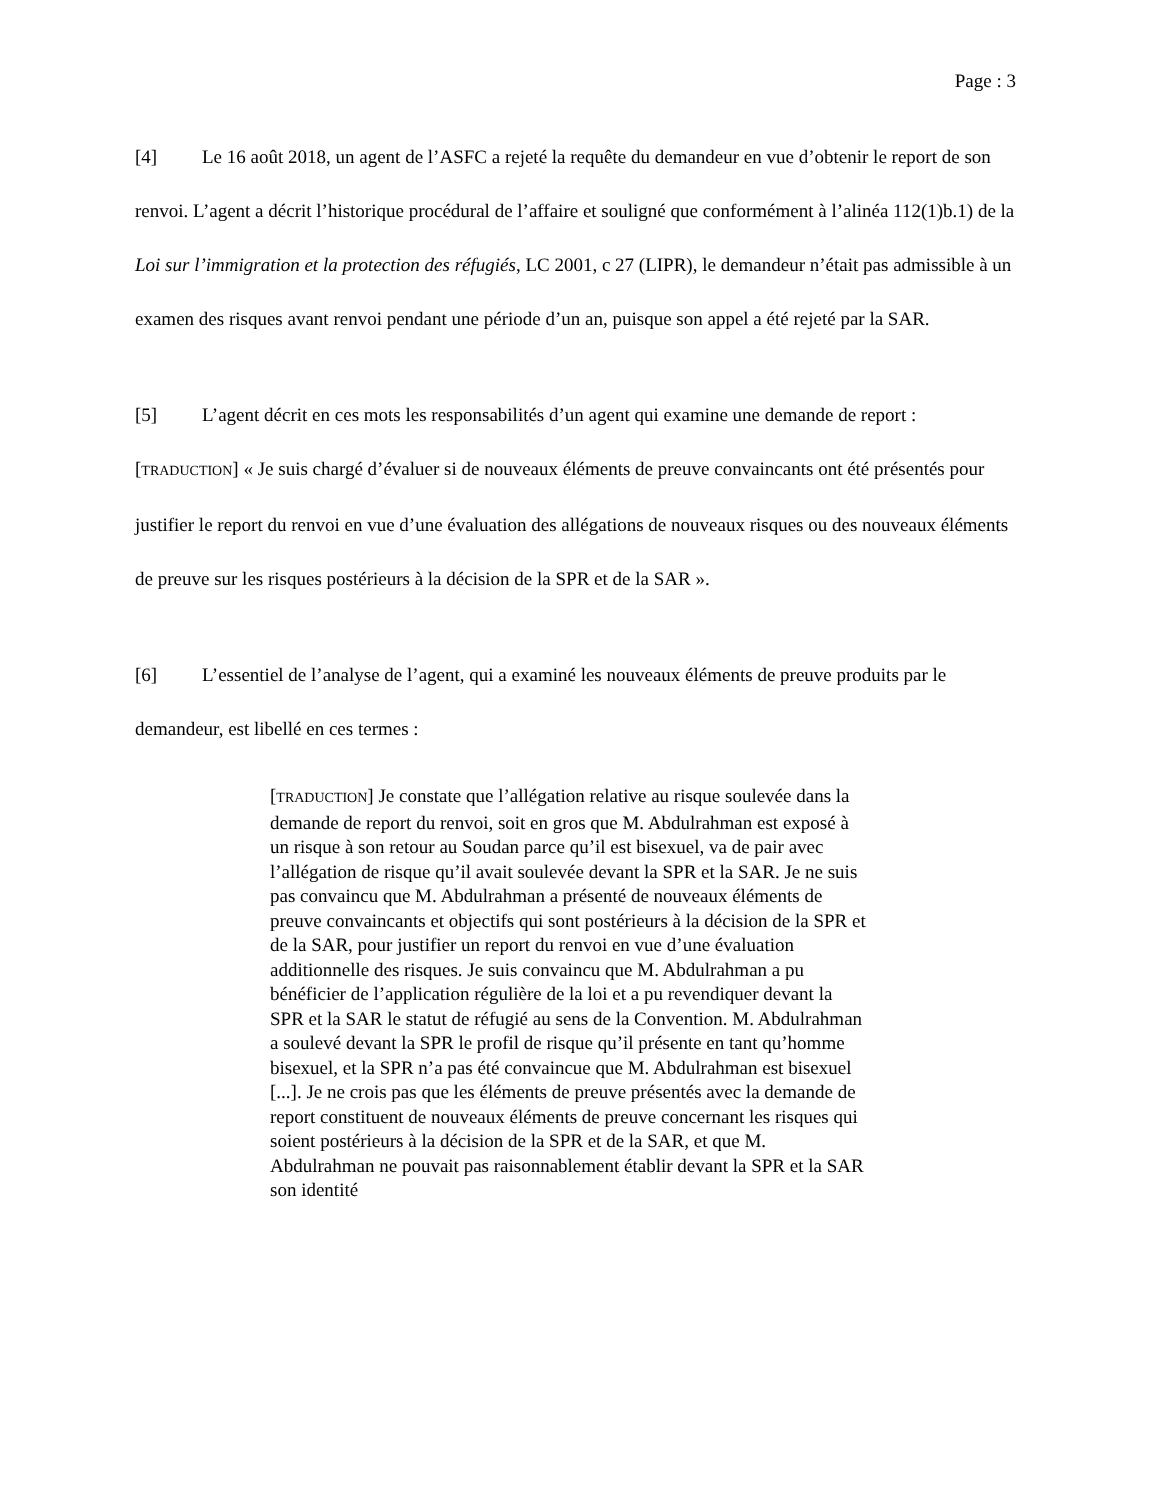Page : 3
[4] Le 16 août 2018, un agent de l’ASFC a rejeté la requête du demandeur en vue d’obtenir le report de son renvoi. L’agent a décrit l’historique procédural de l’affaire et souligné que conformément à l’alinéa 112(1)b.1) de la Loi sur l’immigration et la protection des réfugiés, LC 2001, c 27 (LIPR), le demandeur n’était pas admissible à un examen des risques avant renvoi pendant une période d’un an, puisque son appel a été rejeté par la SAR.
[5] L’agent décrit en ces mots les responsabilités d’un agent qui examine une demande de report : [TRADUCTION] « Je suis chargé d’évaluer si de nouveaux éléments de preuve convaincants ont été présentés pour justifier le report du renvoi en vue d’une évaluation des allégations de nouveaux risques ou des nouveaux éléments de preuve sur les risques postérieurs à la décision de la SPR et de la SAR ».
[6] L’essentiel de l’analyse de l’agent, qui a examiné les nouveaux éléments de preuve produits par le demandeur, est libellé en ces termes :
[TRADUCTION] Je constate que l’allégation relative au risque soulevée dans la demande de report du renvoi, soit en gros que M. Abdulrahman est exposé à un risque à son retour au Soudan parce qu’il est bisexuel, va de pair avec l’allégation de risque qu’il avait soulevée devant la SPR et la SAR. Je ne suis pas convaincu que M. Abdulrahman a présenté de nouveaux éléments de preuve convaincants et objectifs qui sont postérieurs à la décision de la SPR et de la SAR, pour justifier un report du renvoi en vue d’une évaluation additionnelle des risques. Je suis convaincu que M. Abdulrahman a pu bénéficier de l’application régulière de la loi et a pu revendiquer devant la SPR et la SAR le statut de réfugié au sens de la Convention. M. Abdulrahman a soulevé devant la SPR le profil de risque qu’il présente en tant qu’homme bisexuel, et la SPR n’a pas été convaincue que M. Abdulrahman est bisexuel [...]. Je ne crois pas que les éléments de preuve présentés avec la demande de report constituent de nouveaux éléments de preuve concernant les risques qui soient postérieurs à la décision de la SPR et de la SAR, et que M. Abdulrahman ne pouvait pas raisonnablement établir devant la SPR et la SAR son identité